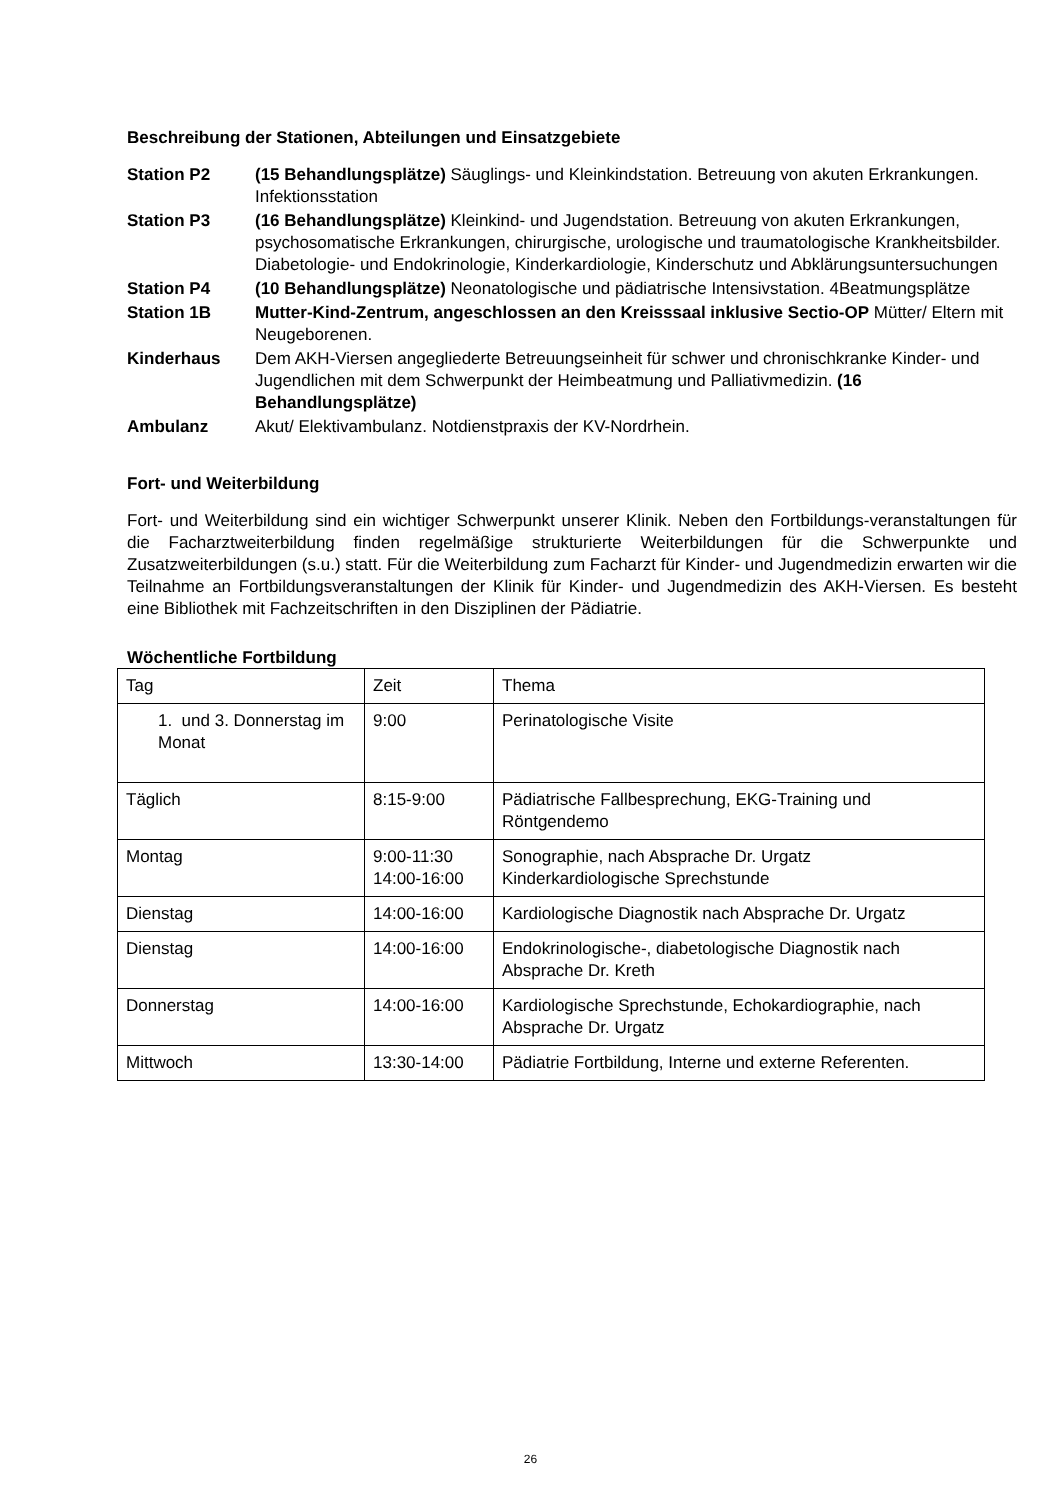Beschreibung der Stationen, Abteilungen und Einsatzgebiete
Station P2
(15 Behandlungsplätze) Säuglings- und Kleinkindstation. Betreuung von akuten Erkrankungen. Infektionsstation
Station P3
(16 Behandlungsplätze) Kleinkind- und Jugendstation. Betreuung von akuten Erkrankungen, psychosomatische Erkrankungen, chirurgische, urologische und traumatologische Krankheitsbilder. Diabetologie- und Endokrinologie, Kinderkardiologie, Kinderschutz und Abklärungsuntersuchungen
Station P4
(10 Behandlungsplätze) Neonatologische und pädiatrische Intensivstation. 4Beatmungsplätze
Station 1B
Mutter-Kind-Zentrum, angeschlossen an den Kreisssaal inklusive Sectio-OP Mütter/ Eltern mit Neugeborenen.
Kinderhaus
Dem AKH-Viersen angegliederte Betreuungseinheit für schwer und chronischkranke Kinder- und Jugendlichen mit dem Schwerpunkt der Heimbeatmung und Palliativmedizin. (16 Behandlungsplätze)
Ambulanz
Akut/ Elektivambulanz. Notdienstpraxis der KV-Nordrhein.
Fort- und Weiterbildung
Fort- und Weiterbildung sind ein wichtiger Schwerpunkt unserer Klinik. Neben den Fortbildungs-veranstaltungen für die Facharztweiterbildung finden regelmäßige strukturierte Weiterbildungen für die Schwerpunkte und Zusatzweiterbildungen (s.u.) statt. Für die Weiterbildung zum Facharzt für Kinder- und Jugendmedizin erwarten wir die Teilnahme an Fortbildungsveranstaltungen der Klinik für Kinder- und Jugendmedizin des AKH-Viersen. Es besteht eine Bibliothek mit Fachzeitschriften in den Disziplinen der Pädiatrie.
Wöchentliche Fortbildung
| Tag | Zeit | Thema |
| --- | --- | --- |
| 1. und 3. Donnerstag im Monat | 9:00 | Perinatologische Visite |
| Täglich | 8:15-9:00 | Pädiatrische Fallbesprechung, EKG-Training und Röntgendemo |
| Montag | 9:00-11:30 14:00-16:00 | Sonographie, nach Absprache Dr. Urgatz Kinderkardiologische Sprechstunde |
| Dienstag | 14:00-16:00 | Kardiologische Diagnostik nach Absprache Dr. Urgatz |
| Dienstag | 14:00-16:00 | Endokrinologische-, diabetologische Diagnostik nach Absprache Dr. Kreth |
| Donnerstag | 14:00-16:00 | Kardiologische Sprechstunde, Echokardiographie, nach Absprache Dr. Urgatz |
| Mittwoch | 13:30-14:00 | Pädiatrie Fortbildung, Interne und externe Referenten. |
26